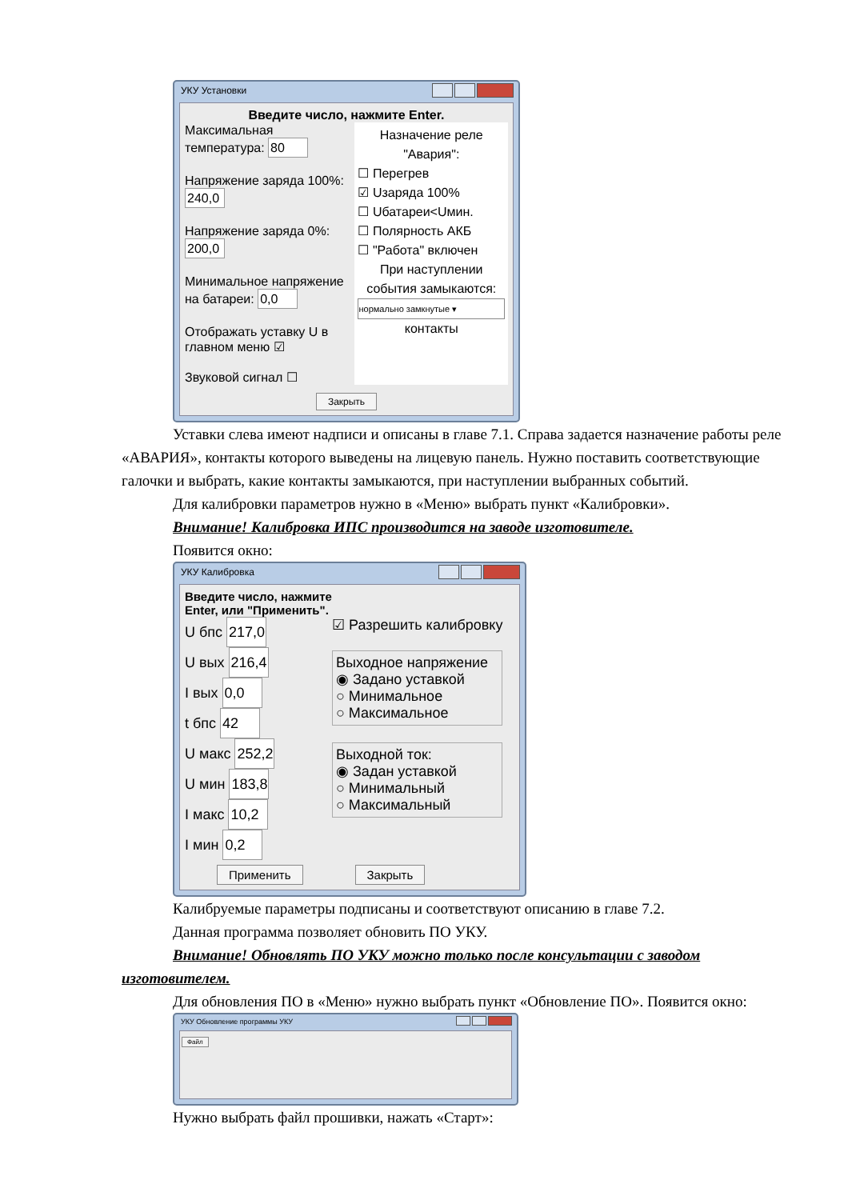УКУ Установки
Введите число, нажмите Enter.
Максимальная температура: 80
Напряжение заряда 100%: 240,0
Напряжение заряда 0%: 200,0
Минимальное напряжение на батареи: 0,0
Отображать уставку U в главном меню ☑
Звуковой сигнал ☐
Назначение реле "Авария":
☐ Перегрев
☑ Uзаряда 100%
☐ Uбатареи<Uмин.
☐ Полярность АКБ
☐ "Работа" включен
При наступлении события замыкаются:
нормально замкнутые ▾
контакты
Закрыть
Уставки слева имеют надписи и описаны в главе 7.1. Справа задается назначение работы реле «АВАРИЯ», контакты которого выведены на лицевую панель. Нужно поставить соответствующие галочки и выбрать, какие контакты замыкаются, при наступлении выбранных событий.
Для калибровки параметров нужно в «Меню» выбрать пункт «Калибровки».
Внимание! Калибровка ИПС производится на заводе изготовителе.
Появится окно:
УКУ Калибровка
Введите число, нажмите
Enter, или "Применить".
U бпс 217,0
U вых 216,4
I вых 0,0
t бпс 42
U макс 252,2
U мин 183,8
I макс 10,2
I мин 0,2
☑ Разрешить калибровку
Выходное напряжение
◉ Задано уставкой
○ Минимальное
○ Максимальное
Выходной ток:
◉ Задан уставкой
○ Минимальный
○ Максимальный
Применить Закрыть
Калибруемые параметры подписаны и соответствуют описанию в главе 7.2.
Данная программа позволяет обновить ПО УКУ.
Внимание! Обновлять ПО УКУ можно только после консультации с заводом изготовителем.
Для обновления ПО в «Меню» нужно выбрать пункт «Обновление ПО». Появится окно:
УКУ Обновление программы УКУ
Файл
Нужно выбрать файл прошивки, нажать «Старт»: